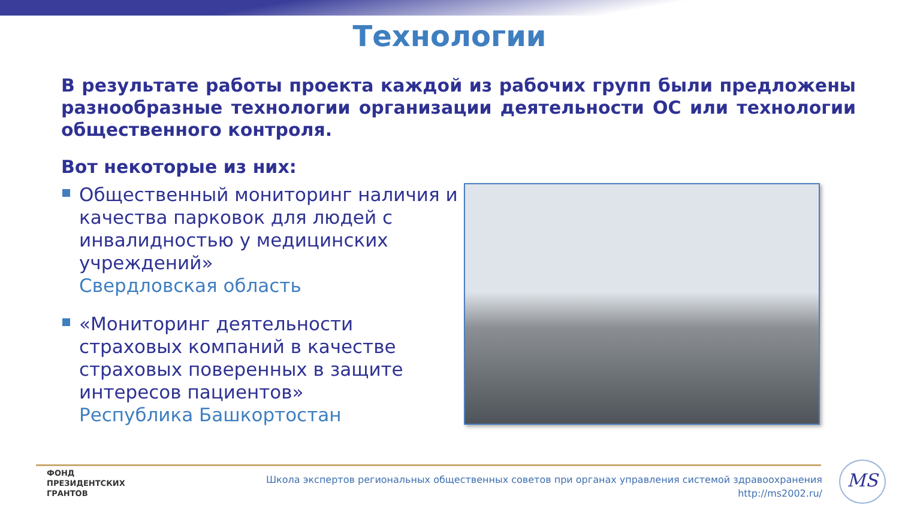Технологии
В результате работы проекта каждой из рабочих групп были предложены разнообразные технологии организации деятельности ОС или технологии общественного контроля.
Вот некоторые из них:
Общественный мониторинг наличия и качества парковок для людей с инвалидностью у медицинских учреждений»
Свердловская область
«Мониторинг деятельности страховых компаний в качестве страховых поверенных в защите интересов пациентов»
Республика Башкортостан
ФОНД
ПРЕЗИДЕНТСКИХ
ГРАНТОВ
Школа экспертов региональных общественных советов при органах управления системой здравоохранения
http://ms2002.ru/
MS